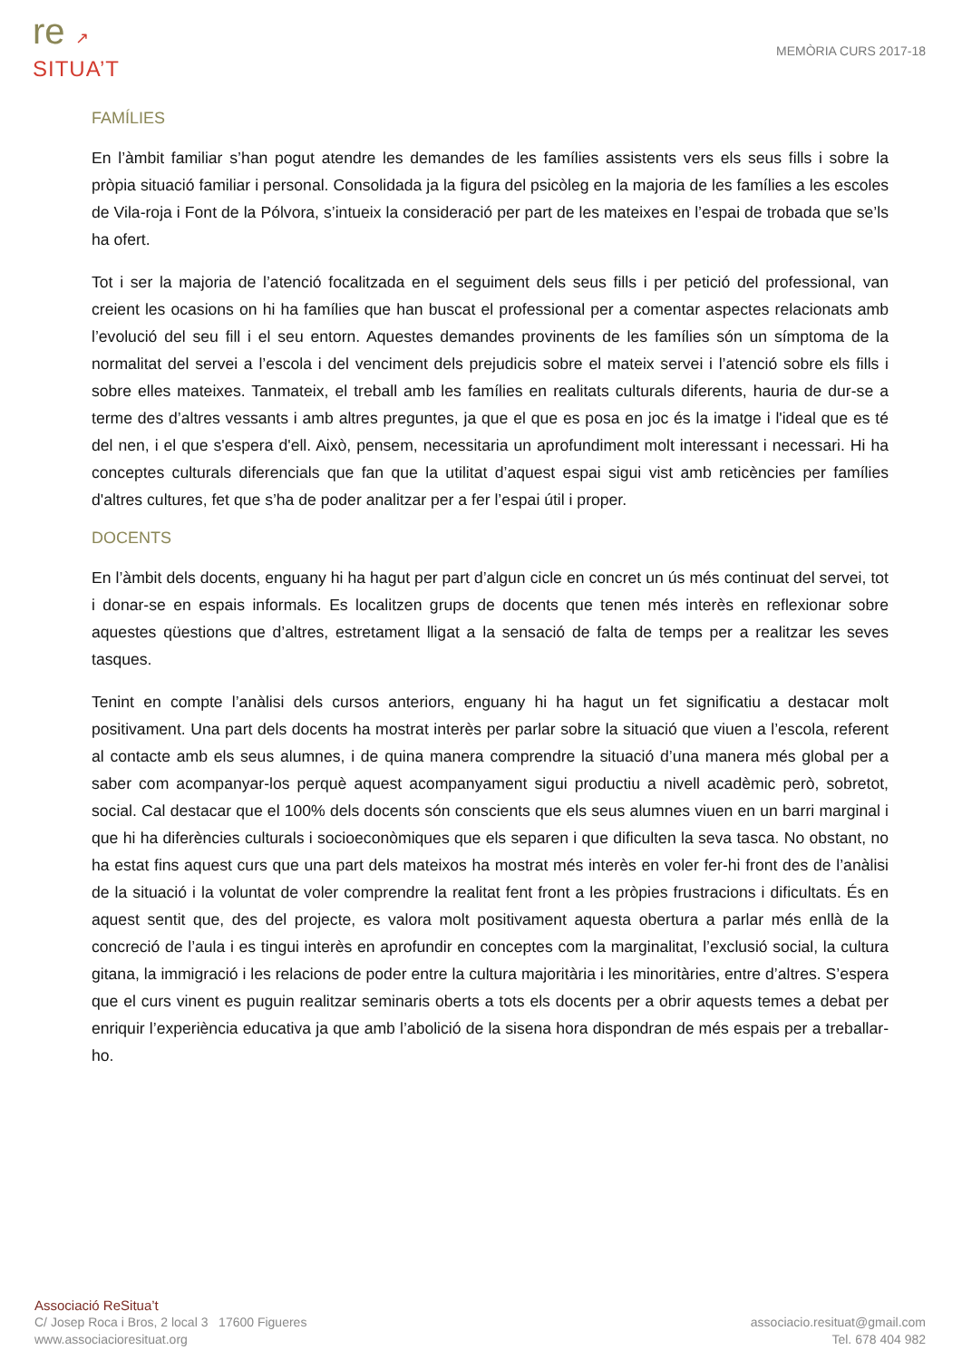re ↗
SITUA’T
MEMÒRIA CURS 2017-18
FAMÍLIES
En l’àmbit familiar s’han pogut atendre les demandes de les famílies assistents vers els seus fills i sobre la pròpia situació familiar i personal. Consolidada ja la figura del psicòleg en la majoria de les famílies a les escoles de Vila-roja i Font de la Pólvora, s’intueix la consideració per part de les mateixes en l’espai de trobada que se’ls ha ofert.
Tot i ser la majoria de l’atenció focalitzada en el seguiment dels seus fills i per petició del professional, van creient les ocasions on hi ha famílies que han buscat el professional per a comentar aspectes relacionats amb l’evolució del seu fill i el seu entorn. Aquestes demandes provinents de les famílies són un símptoma de la normalitat del servei a l’escola i del venciment dels prejudicis sobre el mateix servei i l’atenció sobre els fills i sobre elles mateixes. Tanmateix, el treball amb les famílies en realitats culturals diferents, hauria de dur-se a terme des d’altres vessants i amb altres preguntes, ja que el que es posa en joc és la imatge i l'ideal que es té del nen, i el que s'espera d'ell. Això, pensem, necessitaria un aprofundiment molt interessant i necessari. Hi ha conceptes culturals diferencials que fan que la utilitat d’aquest espai sigui vist amb reticències per famílies d'altres cultures, fet que s’ha de poder analitzar per a fer l’espai útil i proper.
DOCENTS
En l’àmbit dels docents, enguany hi ha hagut per part d’algun cicle en concret un ús més continuat del servei, tot i donar-se en espais informals. Es localitzen grups de docents que tenen més interès en reflexionar sobre aquestes qüestions que d’altres, estretament lligat a la sensació de falta de temps per a realitzar les seves tasques.
Tenint en compte l’anàlisi dels cursos anteriors, enguany hi ha hagut un fet significatiu a destacar molt positivament. Una part dels docents ha mostrat interès per parlar sobre la situació que viuen a l’escola, referent al contacte amb els seus alumnes, i de quina manera comprendre la situació d’una manera més global per a saber com acompanyar-los perquè aquest acompanyament sigui productiu a nivell acadèmic però, sobretot, social. Cal destacar que el 100% dels docents són conscients que els seus alumnes viuen en un barri marginal i que hi ha diferències culturals i socioeconòmiques que els separen i que dificulten la seva tasca. No obstant, no ha estat fins aquest curs que una part dels mateixos ha mostrat més interès en voler fer-hi front des de l’anàlisi de la situació i la voluntat de voler comprendre la realitat fent front a les pròpies frustracions i dificultats. És en aquest sentit que, des del projecte, es valora molt positivament aquesta obertura a parlar més enllà de la concreció de l’aula i es tingui interès en aprofundir en conceptes com la marginalitat, l’exclusió social, la cultura gitana, la immigració i les relacions de poder entre la cultura majoritària i les minoritàries, entre d’altres. S’espera que el curs vinent es puguin realitzar seminaris oberts a tots els docents per a obrir aquests temes a debat per enriquir l’experiència educativa ja que amb l’abolició de la sisena hora dispondran de més espais per a treballar-ho.
Associació ReSitua’t
C/ Josep Roca i Bros, 2 local 3 17600 Figueres
www.associacioresituat.org
associacio.resituat@gmail.com
Tel. 678 404 982